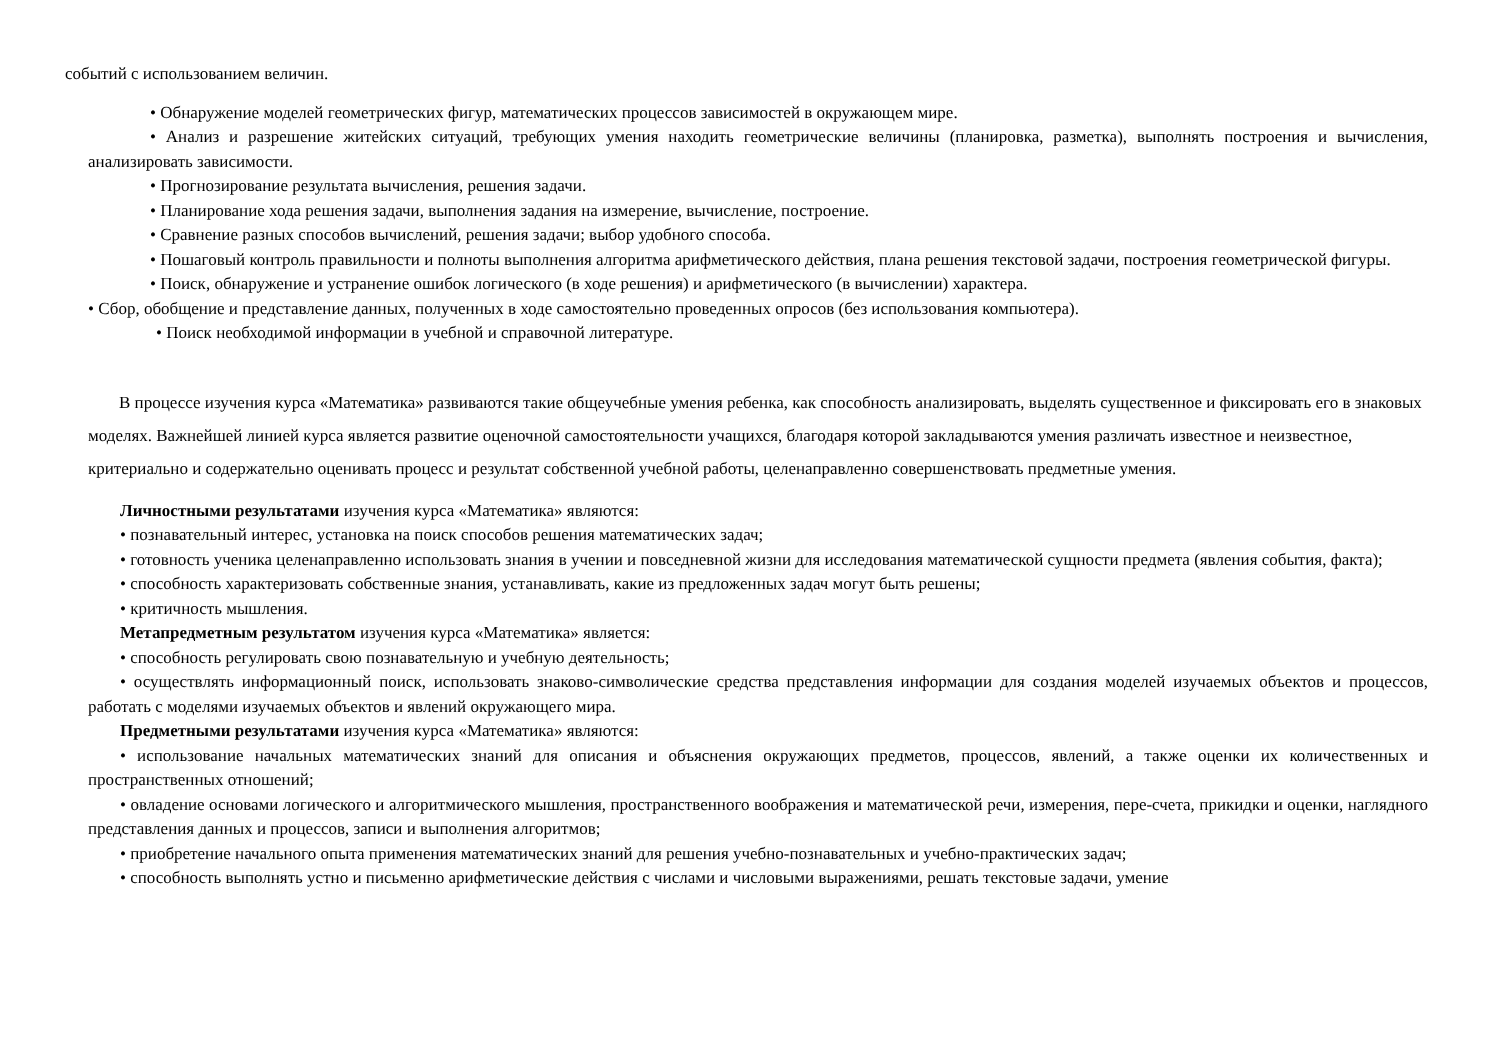событий с использованием величин.
• Обнаружение моделей геометрических фигур, математических процессов зависимостей в окружающем мире.
• Анализ и разрешение житейских ситуаций, требующих умения находить геометрические величины (планировка, разметка), выполнять построения и вычисления, анализировать зависимости.
• Прогнозирование результата вычисления, решения задачи.
• Планирование хода решения задачи, выполнения задания на измерение, вычисление, построение.
• Сравнение разных способов вычислений, решения задачи; выбор удобного способа.
• Пошаговый контроль правильности и полноты выполнения алгоритма арифметического действия, плана решения текстовой задачи, построения геометрической фигуры.
• Поиск, обнаружение и устранение ошибок логического (в ходе решения) и арифметического (в вычислении) характера.
• Сбор, обобщение и представление данных, полученных в ходе самостоятельно проведенных опросов (без использования компьютера).
• Поиск необходимой информации в учебной и справочной литературе.
В процессе изучения курса «Математика» развиваются такие общеучебные умения ребенка, как способность анализировать, выделять существенное и фиксировать его в знаковых моделях. Важнейшей линией курса является развитие оценочной самостоятельности учащихся, благодаря которой закладываются умения различать известное и неизвестное, критериально и содержательно оценивать процесс и результат собственной учебной работы, целенаправленно совершенствовать предметные умения.
Личностными результатами изучения курса «Математика» являются:
• познавательный интерес, установка на поиск способов решения математических задач;
• готовность ученика целенаправленно использовать знания в учении и повседневной жизни для исследования математической сущности предмета (явления события, факта);
• способность характеризовать собственные знания, устанавливать, какие из предложенных задач могут быть решены;
• критичность мышления.
Метапредметным результатом изучения курса «Математика» является:
• способность регулировать свою познавательную и учебную деятельность;
• осуществлять информационный поиск, использовать знаково-символические средства представления информации для создания моделей изучаемых объектов и процессов, работать с моделями изучаемых объектов и явлений окружающего мира.
Предметными результатами изучения курса «Математика» являются:
• использование начальных математических знаний для описания и объяснения окружающих предметов, процессов, явлений, а также оценки их количественных и пространственных отношений;
• овладение основами логического и алгоритмического мышления, пространственного воображения и математической речи, измерения, пере-счета, прикидки и оценки, наглядного представления данных и процессов, записи и выполнения алгоритмов;
• приобретение начального опыта применения математических знаний для решения учебно-познавательных и учебно-практических задач;
• способность выполнять устно и письменно арифметические действия с числами и числовыми выражениями, решать текстовые задачи, умение